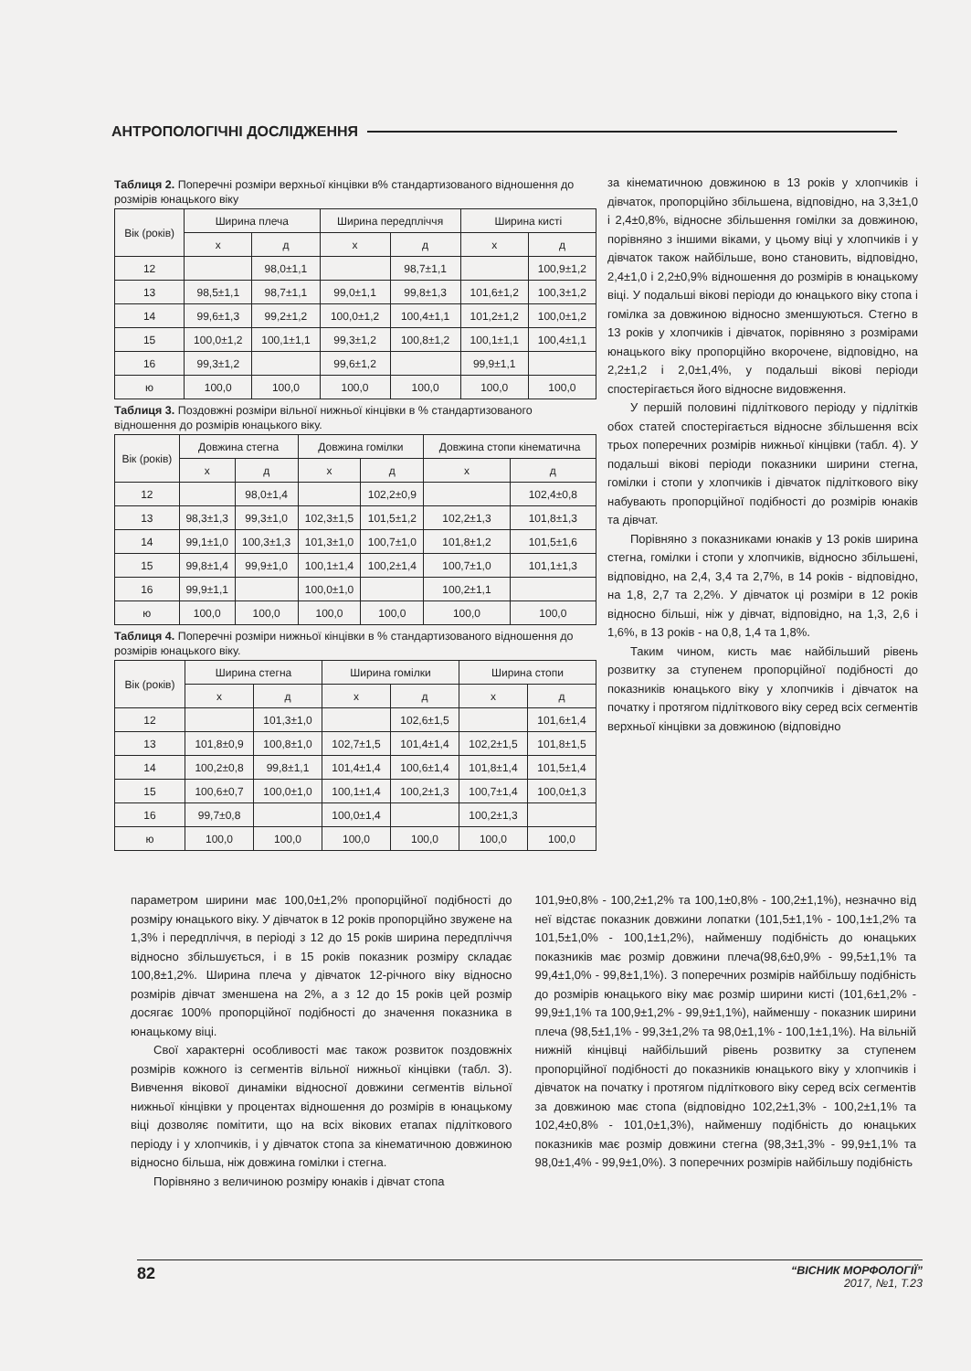АНТРОПОЛОГІЧНІ ДОСЛІДЖЕННЯ
Таблиця 2. Поперечні розміри верхньої кінцівки в% стандартизованого відношення до розмірів юнацького віку
| Вік (років) | Ширина плеча | | Ширина передпліччя | | Ширина кисті | |
| --- | --- | --- | --- | --- | --- | --- |
| | х | д | х | д | х | д |
| 12 | | 98,0±1,1 | | 98,7±1,1 | | 100,9±1,2 |
| 13 | 98,5±1,1 | 98,7±1,1 | 99,0±1,1 | 99,8±1,3 | 101,6±1,2 | 100,3±1,2 |
| 14 | 99,6±1,3 | 99,2±1,2 | 100,0±1,2 | 100,4±1,1 | 101,2±1,2 | 100,0±1,2 |
| 15 | 100,0±1,2 | 100,1±1,1 | 99,3±1,2 | 100,8±1,2 | 100,1±1,1 | 100,4±1,1 |
| 16 | 99,3±1,2 | | 99,6±1,2 | | 99,9±1,1 | |
| ю | 100,0 | 100,0 | 100,0 | 100,0 | 100,0 | 100,0 |
Таблиця 3. Поздовжні розміри вільної нижньої кінцівки в % стандартизованого відношення до розмірів юнацького віку.
| Вік (років) | Довжина стегна | | Довжина гомілки | | Довжина стопи кінематична | |
| --- | --- | --- | --- | --- | --- | --- |
| | х | д | х | д | х | д |
| 12 | | 98,0±1,4 | | 102,2±0,9 | | 102,4±0,8 |
| 13 | 98,3±1,3 | 99,3±1,0 | 102,3±1,5 | 101,5±1,2 | 102,2±1,3 | 101,8±1,3 |
| 14 | 99,1±1,0 | 100,3±1,3 | 101,3±1,0 | 100,7±1,0 | 101,8±1,2 | 101,5±1,6 |
| 15 | 99,8±1,4 | 99,9±1,0 | 100,1±1,4 | 100,2±1,4 | 100,7±1,0 | 101,1±1,3 |
| 16 | 99,9±1,1 | | 100,0±1,0 | | 100,2±1,1 | |
| ю | 100,0 | 100,0 | 100,0 | 100,0 | 100,0 | 100,0 |
Таблиця 4. Поперечні розміри нижньої кінцівки в % стандартизованого відношення до розмірів юнацького віку.
| Вік (років) | Ширина стегна | | Ширина гомілки | | Ширина стопи | |
| --- | --- | --- | --- | --- | --- | --- |
| | х | д | х | д | х | д |
| 12 | | 101,3±1,0 | | 102,6±1,5 | | 101,6±1,4 |
| 13 | 101,8±0,9 | 100,8±1,0 | 102,7±1,5 | 101,4±1,4 | 102,2±1,5 | 101,8±1,5 |
| 14 | 100,2±0,8 | 99,8±1,1 | 101,4±1,4 | 100,6±1,4 | 101,8±1,4 | 101,5±1,4 |
| 15 | 100,6±0,7 | 100,0±1,0 | 100,1±1,4 | 100,2±1,3 | 100,7±1,4 | 100,0±1,3 |
| 16 | 99,7±0,8 | | 100,0±1,4 | | 100,2±1,3 | |
| ю | 100,0 | 100,0 | 100,0 | 100,0 | 100,0 | 100,0 |
за кінематичною довжиною в 13 років у хлопчиків і дівчаток, пропорційно збільшена, відповідно, на 3,3±1,0 і 2,4±0,8%, відносне збільшення гомілки за довжиною, порівняно з іншими віками, у цьому віці у хлопчиків і у дівчаток також найбільше, воно становить, відповідно, 2,4±1,0 і 2,2±0,9% відношення до розмірів в юнацькому віці. У подальші вікові періоди до юнацького віку стопа і гомілка за довжиною відносно зменшуються. Стегно в 13 років у хлопчиків і дівчаток, порівняно з розмірами юнацького віку пропорційно вкорочене, відповідно, на 2,2±1,2 і 2,0±1,4%, у подальші вікові періоди спостерігається його відносне видовження.
У першій половині підліткового періоду у підлітків обох статей спостерігається відносне збільшення всіх трьох поперечних розмірів нижньої кінцівки (табл. 4). У подальші вікові періоди показники ширини стегна, гомілки і стопи у хлопчиків і дівчаток підліткового віку набувають пропорційної подібності до розмірів юнаків та дівчат.
Порівняно з показниками юнаків у 13 років ширина стегна, гомілки і стопи у хлопчиків, відносно збільшені, відповідно, на 2,4, 3,4 та 2,7%, в 14 років - відповідно, на 1,8, 2,7 та 2,2%. У дівчаток ці розміри в 12 років відносно більші, ніж у дівчат, відповідно, на 1,3, 2,6 і 1,6%, в 13 років - на 0,8, 1,4 та 1,8%.
Таким чином, кисть має найбільший рівень розвитку за ступенем пропорційної подібності до показників юнацького віку у хлопчиків і дівчаток на початку і протягом підліткового віку серед всіх сегментів верхньої кінцівки за довжиною (відповідно
параметром ширини має 100,0±1,2% пропорційної подібності до розміру юнацького віку. У дівчаток в 12 років пропорційно звужене на 1,3% і передпліччя, в періоді з 12 до 15 років ширина передпліччя відносно збільшується, і в 15 років показник розміру складає 100,8±1,2%. Ширина плеча у дівчаток 12-річного віку відносно розмірів дівчат зменшена на 2%, а з 12 до 15 років цей розмір досягає 100% пропорційної подібності до значення показника в юнацькому віці.
Свої характерні особливості має також розвиток поздовжніх розмірів кожного із сегментів вільної нижньої кінцівки (табл. 3). Вивчення вікової динаміки відносної довжини сегментів вільної нижньої кінцівки у процентах відношення до розмірів в юнацькому віці дозволяє помітити, що на всіх вікових етапах підліткового періоду і у хлопчиків, і у дівчаток стопа за кінематичною довжиною відносно більша, ніж довжина гомілки і стегна.
Порівняно з величиною розміру юнаків і дівчат стопа
101,9±0,8% - 100,2±1,2% та 100,1±0,8% - 100,2±1,1%), незначно від неї відстає показник довжини лопатки (101,5±1,1% - 100,1±1,2% та 101,5±1,0% - 100,1±1,2%), найменшу подібність до юнацьких показників має розмір довжини плеча(98,6±0,9% - 99,5±1,1% та 99,4±1,0% - 99,8±1,1%). З поперечних розмірів найбільшу подібність до розмірів юнацького віку має розмір ширини кисті (101,6±1,2% - 99,9±1,1% та 100,9±1,2% - 99,9±1,1%), найменшу - показник ширини плеча (98,5±1,1% - 99,3±1,2% та 98,0±1,1% - 100,1±1,1%). На вільній нижній кінцівці найбільший рівень розвитку за ступенем пропорційної подібності до показників юнацького віку у хлопчиків і дівчаток на початку і протягом підліткового віку серед всіх сегментів за довжиною має стопа (відповідно 102,2±1,3% - 100,2±1,1% та 102,4±0,8% - 101,0±1,3%), найменшу подібність до юнацьких показників має розмір довжини стегна (98,3±1,3% - 99,9±1,1% та 98,0±1,4% - 99,9±1,0%). З поперечних розмірів найбільшу подібність
82
“ВІСНИК МОРФОЛОГІЇ”
2017, №1, Т.23